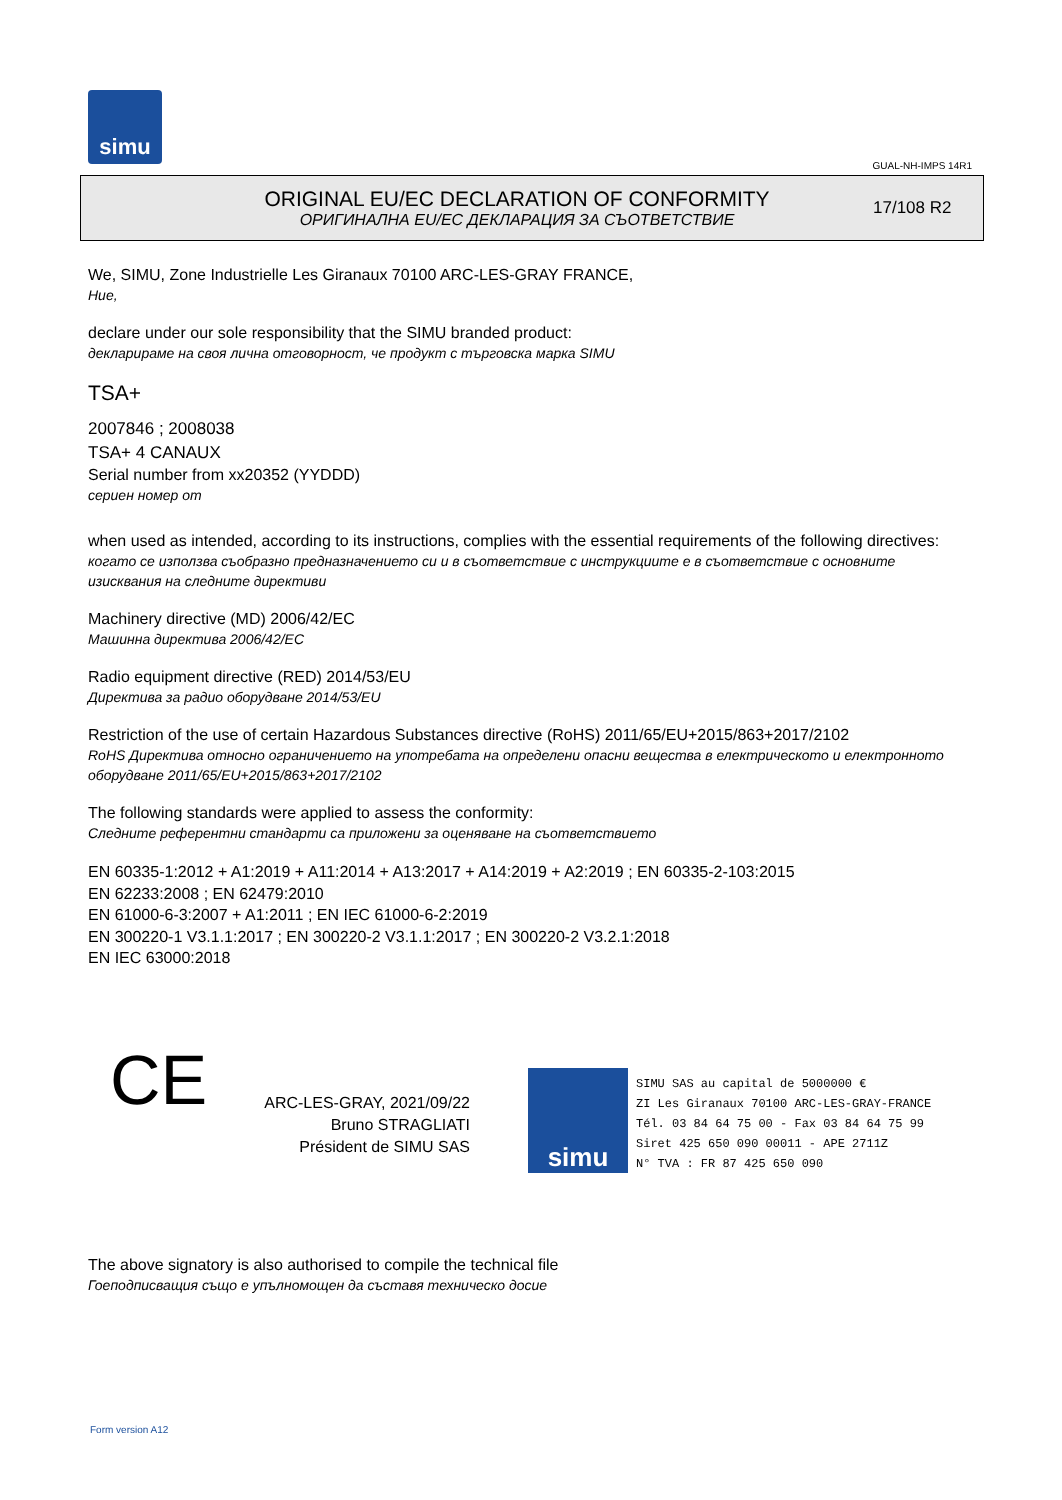simu
GUAL-NH-IMPS 14R1
ORIGINAL EU/EC DECLARATION OF CONFORMITY
ОРИГИНАЛНА EU/EC ДЕКЛАРАЦИЯ ЗА СЪОТВЕТСТВИЕ
17/108 R2
We, SIMU, Zone Industrielle Les Giranaux 70100 ARC-LES-GRAY FRANCE,
Ние,
declare under our sole responsibility that the SIMU branded product:
декларираме на своя лична отговорност, че продукт с търговска марка SIMU
TSA+
2007846 ; 2008038
TSA+ 4 CANAUX
Serial number from xx20352 (YYDDD)
сериен номер от
when used as intended, according to its instructions, complies with the essential requirements of the following directives:
когато се използва съобразно предназначението си и в съответствие с инструкциите е в съответствие с основните изисквания на следните директиви
Machinery directive (MD) 2006/42/EC
Машинна директива 2006/42/EC
Radio equipment directive (RED) 2014/53/EU
Директива за радио оборудване 2014/53/EU
Restriction of the use of certain Hazardous Substances directive (RoHS) 2011/65/EU+2015/863+2017/2102
RoHS Директива относно ограничението на употребата на определени опасни вещества в електрическото и електронното оборудване 2011/65/EU+2015/863+2017/2102
The following standards were applied to assess the conformity:
Следните референтни стандарти са приложени за оценяване на съответствието
EN 60335-1:2012 + A1:2019 + A11:2014 + A13:2017 + A14:2019 + A2:2019 ; EN 60335-2-103:2015
EN 62233:2008 ; EN 62479:2010
EN 61000-6-3:2007 + A1:2011 ; EN IEC 61000-6-2:2019
EN 300220-1 V3.1.1:2017 ; EN 300220-2 V3.1.1:2017 ; EN 300220-2 V3.2.1:2018
EN IEC 63000:2018
CE
ARC-LES-GRAY, 2021/09/22
Bruno STRAGLIATI
Président de SIMU SAS
simu
SIMU SAS au capital de 5000000 €
ZI Les Giranaux 70100 ARC-LES-GRAY-FRANCE
Tél. 03 84 64 75 00 - Fax 03 84 64 75 99
Siret 425 650 090 00011 - APE 2711Z
N° TVA : FR 87 425 650 090
The above signatory is also authorised to compile the technical file
Гоеподписващия също е упълномощен да съставя техническо досие
Form version A12